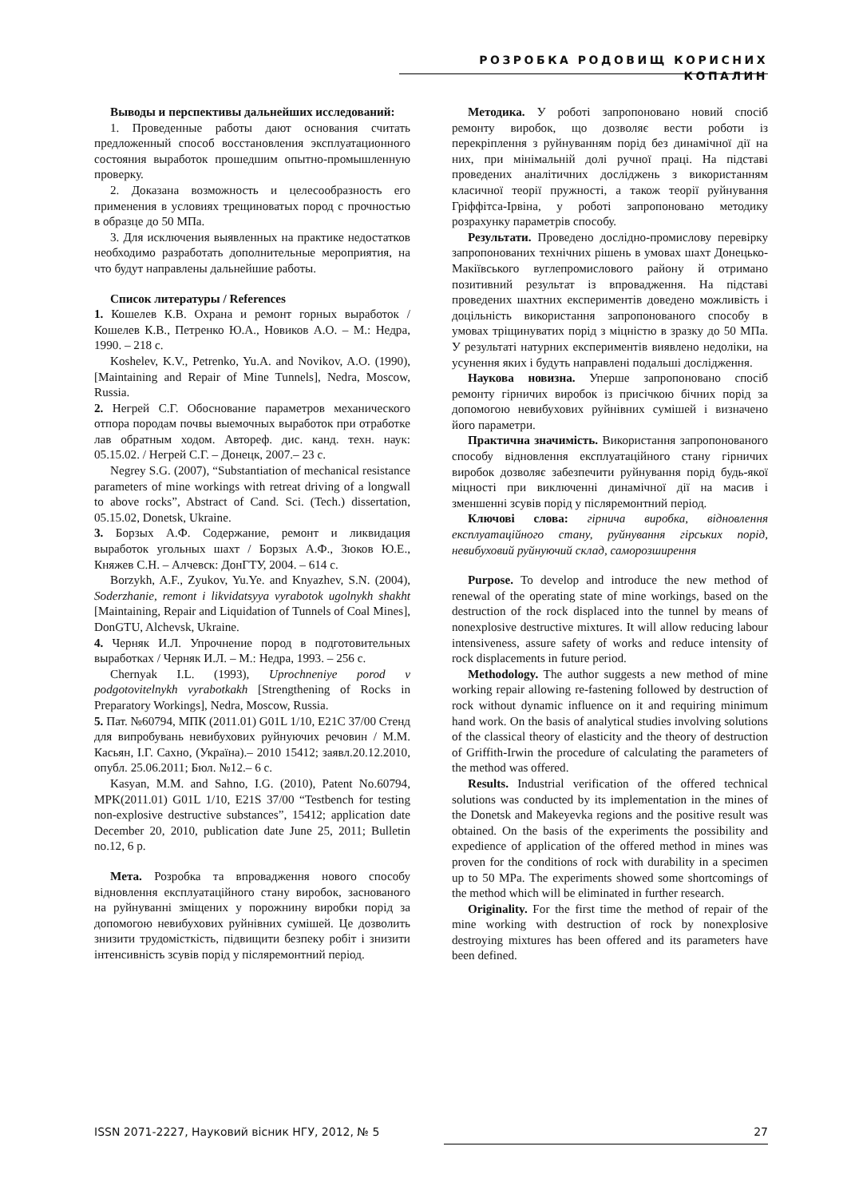РОЗРОБКА РОДОВИЩ КОРИСНИХ КОПАЛИН
Выводы и перспективы дальнейших исследований:
1. Проведенные работы дают основания считать предложенный способ восстановления эксплуатационного состояния выработок прошедшим опытно-промышленную проверку.
2. Доказана возможность и целесообразность его применения в условиях трещиноватых пород с прочностью в образце до 50 МПа.
3. Для исключения выявленных на практике недостатков необходимо разработать дополнительные мероприятия, на что будут направлены дальнейшие работы.
Список литературы / References
1. Кошелев К.В. Охрана и ремонт горных выработок / Кошелев К.В., Петренко Ю.А., Новиков А.О. – М.: Недра, 1990. – 218 с.
Koshelev, K.V., Petrenko, Yu.A. and Novikov, A.O. (1990), [Maintaining and Repair of Mine Tunnels], Nedra, Moscow, Russia.
2. Негрей С.Г. Обоснование параметров механического отпора породам почвы выемочных выработок при отработке лав обратным ходом. Автореф. дис. канд. техн. наук: 05.15.02. / Негрей С.Г. – Донецк, 2007.– 23 с.
Negrey S.G. (2007), “Substantiation of mechanical resistance parameters of mine workings with retreat driving of a longwall to above rocks”, Abstract of Cand. Sci. (Tech.) dissertation, 05.15.02, Donetsk, Ukraine.
3. Борзых А.Ф. Содержание, ремонт и ликвидация выработок угольных шахт / Борзых А.Ф., Зюков Ю.Е., Княжев С.Н. – Алчевск: ДонГТУ, 2004. – 614 с.
Borzykh, A.F., Zyukov, Yu.Ye. and Knyazhev, S.N. (2004), Soderzhanie, remont i likvidatsyya vyrabotok ugolnykh shakht [Maintaining, Repair and Liquidation of Tunnels of Coal Mines], DonGTU, Alchevsk, Ukraine.
4. Черняк И.Л. Упрочнение пород в подготовительных выработках / Черняк И.Л. – М.: Недра, 1993. – 256 с.
Chernyak I.L. (1993), Uprochneniye porod v podgotovitelnykh vyrabotkakh [Strengthening of Rocks in Preparatory Workings], Nedra, Moscow, Russia.
5. Пат. №60794, МПК (2011.01) G01L 1/10, E21C 37/00 Стенд для випробувань невибухових руйнуючих речовин / М.М. Касьян, І.Г. Сахно, (Україна).– 2010 15412; заявл.20.12.2010, опубл. 25.06.2011; Бюл. №12.– 6 с.
Kasyan, M.M. and Sahno, I.G. (2010), Patent No.60794, MPK(2011.01) G01L 1/10, E21S 37/00 “Testbench for testing non-explosive destructive substances”, 15412; application date December 20, 2010, publication date June 25, 2011; Bulletin no.12, 6 p.
Мета. Розробка та впровадження нового способу відновлення експлуатаційного стану виробок, заснованого на руйнуванні зміщених у порожнину виробки порід за допомогою невибухових руйнівних сумішей. Це дозволить знизити трудомісткість, підвищити безпеку робіт і знизити інтенсивність зсувів порід у післяремонтний період.
Методика. У роботі запропоновано новий спосіб ремонту виробок, що дозволяє вести роботи із перекріплення з руйнуванням порід без динамічної дії на них, при мінімальній долі ручної праці. На підставі проведених аналітичних досліджень з використанням класичної теорії пружності, а також теорії руйнування Гріффітса-Ірвіна, у роботі запропоновано методику розрахунку параметрів способу.
Результати. Проведено дослідно-промислову перевірку запропонованих технічних рішень в умовах шахт Донецько-Макіївського вуглепромислового району й отримано позитивний результат із впровадження. На підставі проведених шахтних експериментів доведено можливість і доцільність використання запропонованого способу в умовах тріщинуватих порід з міцністю в зразку до 50 МПа. У результаті натурних експериментів виявлено недоліки, на усунення яких і будуть направлені подальші дослідження.
Наукова новизна. Уперше запропоновано спосіб ремонту гірничих виробок із присічкою бічних порід за допомогою невибухових руйнівних сумішей і визначено його параметри.
Практична значимість. Використання запропонованого способу відновлення експлуатаційного стану гірничих виробок дозволяє забезпечити руйнування порід будь-якої міцності при виключенні динамічної дії на масив і зменшенні зсувів порід у післяремонтний період.
Ключові слова: гірнича виробка, відновлення експлуатаційного стану, руйнування гірських порід, невибуховий руйнуючий склад, саморозширення
Purpose. To develop and introduce the new method of renewal of the operating state of mine workings, based on the destruction of the rock displaced into the tunnel by means of nonexplosive destructive mixtures. It will allow reducing labour intensiveness, assure safety of works and reduce intensity of rock displacements in future period.
Methodology. The author suggests a new method of mine working repair allowing re-fastening followed by destruction of rock without dynamic influence on it and requiring minimum hand work. On the basis of analytical studies involving solutions of the classical theory of elasticity and the theory of destruction of Griffith-Irwin the procedure of calculating the parameters of the method was offered.
Results. Industrial verification of the offered technical solutions was conducted by its implementation in the mines of the Donetsk and Makeyevka regions and the positive result was obtained. On the basis of the experiments the possibility and expedience of application of the offered method in mines was proven for the conditions of rock with durability in a specimen up to 50 MPa. The experiments showed some shortcomings of the method which will be eliminated in further research.
Originality. For the first time the method of repair of the mine working with destruction of rock by nonexplosive destroying mixtures has been offered and its parameters have been defined.
ISSN 2071-2227, Науковий вісник НГУ, 2012, № 5 27